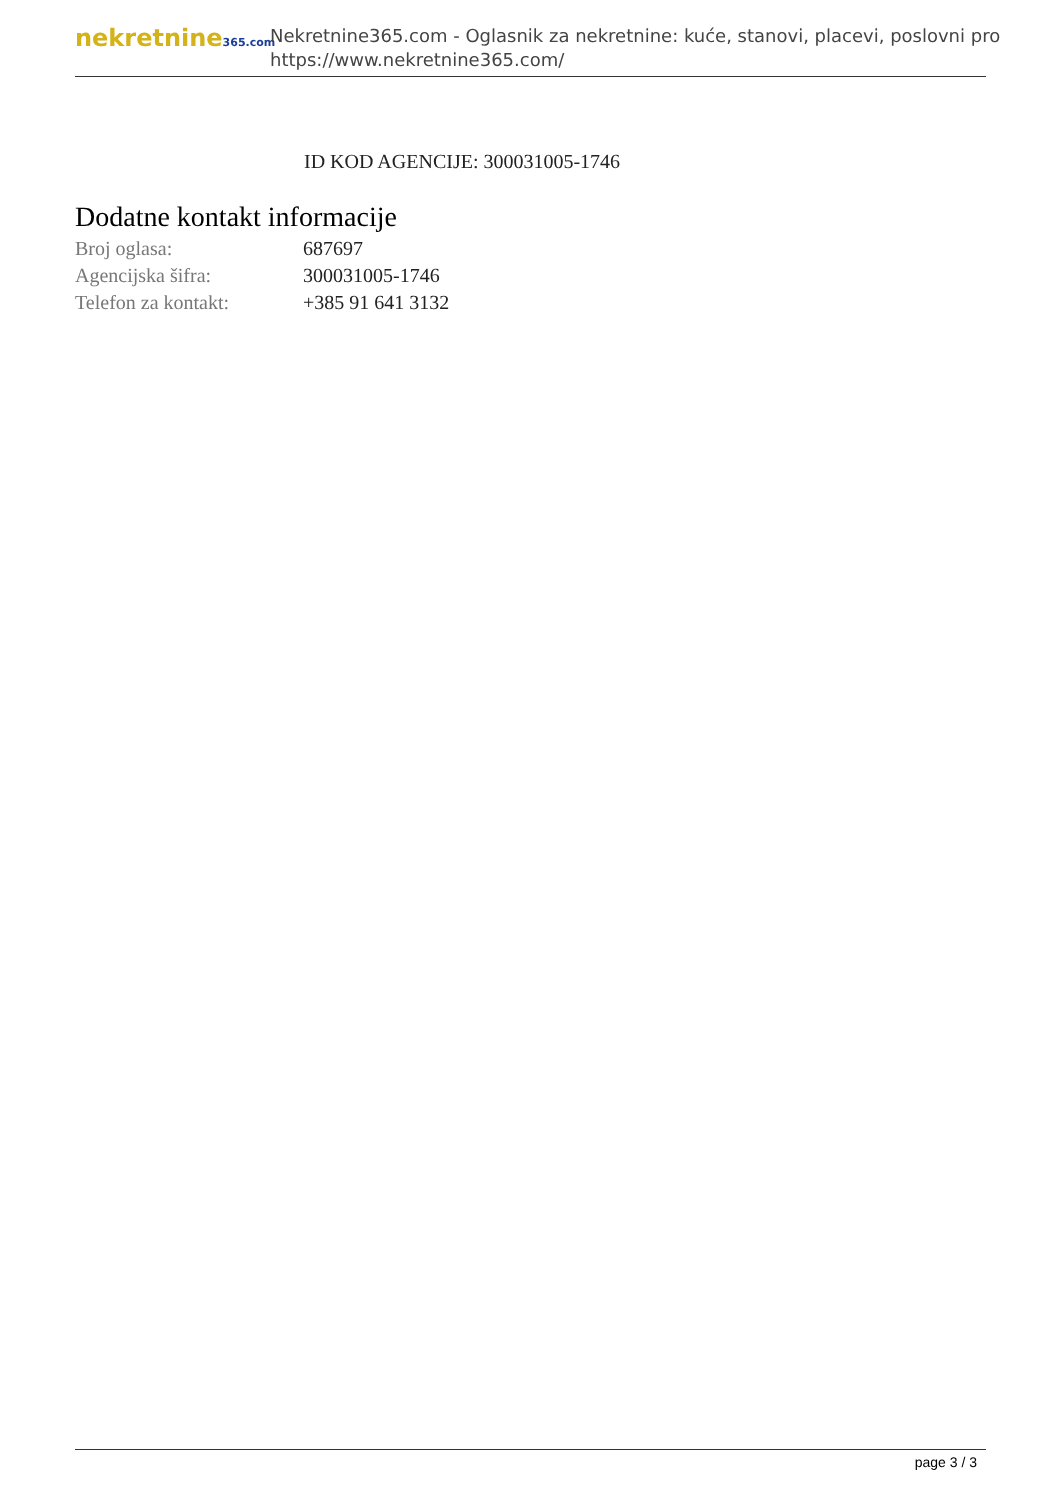nekretnine365.com
Nekretnine365.com - Oglasnik za nekretnine: kuće, stanovi, placevi, poslovni pro
https://www.nekretnine365.com/
ID KOD AGENCIJE: 300031005-1746
Dodatne kontakt informacije
| Broj oglasa: | 687697 |
| Agencijska šifra: | 300031005-1746 |
| Telefon za kontakt: | +385 91 641 3132 |
page 3 / 3